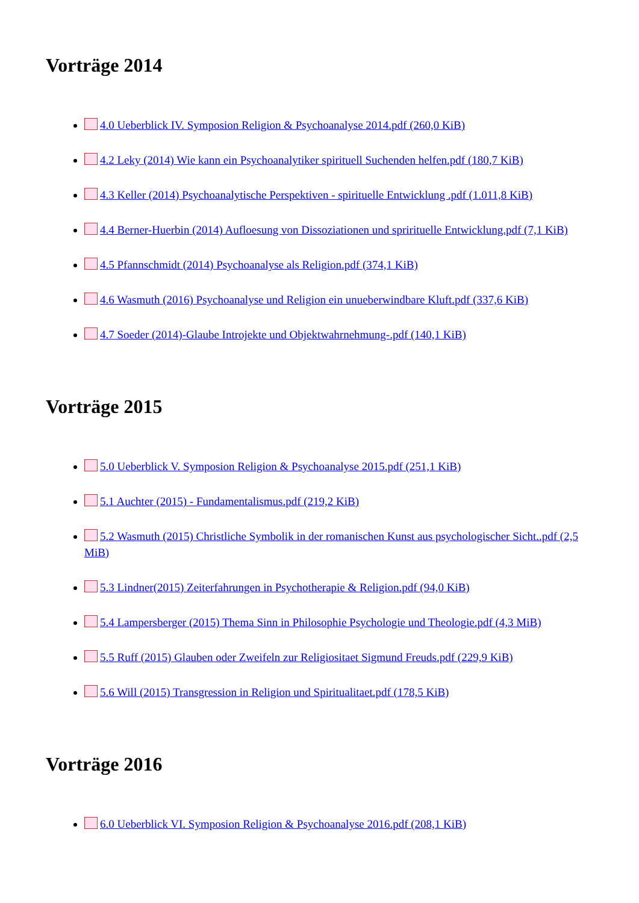Vorträge 2014
4.0 Ueberblick IV. Symposion Religion & Psychoanalyse 2014.pdf (260,0 KiB)
4.2 Leky (2014) Wie kann ein Psychoanalytiker spirituell Suchenden helfen.pdf (180,7 KiB)
4.3 Keller (2014) Psychoanalytische Perspektiven - spirituelle Entwicklung .pdf (1.011,8 KiB)
4.4 Berner-Huerbin (2014) Aufloesung von Dissoziationen und sprirituelle Entwicklung.pdf (7,1 KiB)
4.5 Pfannschmidt (2014) Psychoanalyse als Religion.pdf (374,1 KiB)
4.6 Wasmuth (2016) Psychoanalyse und Religion ein unueberwindbare Kluft.pdf (337,6 KiB)
4.7 Soeder (2014)-Glaube Introjekte und Objektwahrnehmung-.pdf (140,1 KiB)
Vorträge 2015
5.0 Ueberblick V. Symposion Religion & Psychoanalyse 2015.pdf (251,1 KiB)
5.1 Auchter (2015) - Fundamentalismus.pdf (219,2 KiB)
5.2 Wasmuth (2015) Christliche Symbolik in der romanischen Kunst aus psychologischer Sicht..pdf (2,5 MiB)
5.3 Lindner(2015) Zeiterfahrungen in Psychotherapie & Religion.pdf (94,0 KiB)
5.4 Lampersberger (2015) Thema Sinn in Philosophie Psychologie und Theologie.pdf (4,3 MiB)
5.5 Ruff (2015) Glauben oder Zweifeln zur Religiositaet Sigmund Freuds.pdf (229,9 KiB)
5.6 Will (2015) Transgression in Religion und Spiritualitaet.pdf (178,5 KiB)
Vorträge 2016
6.0 Ueberblick VI. Symposion Religion & Psychoanalyse 2016.pdf (208,1 KiB)